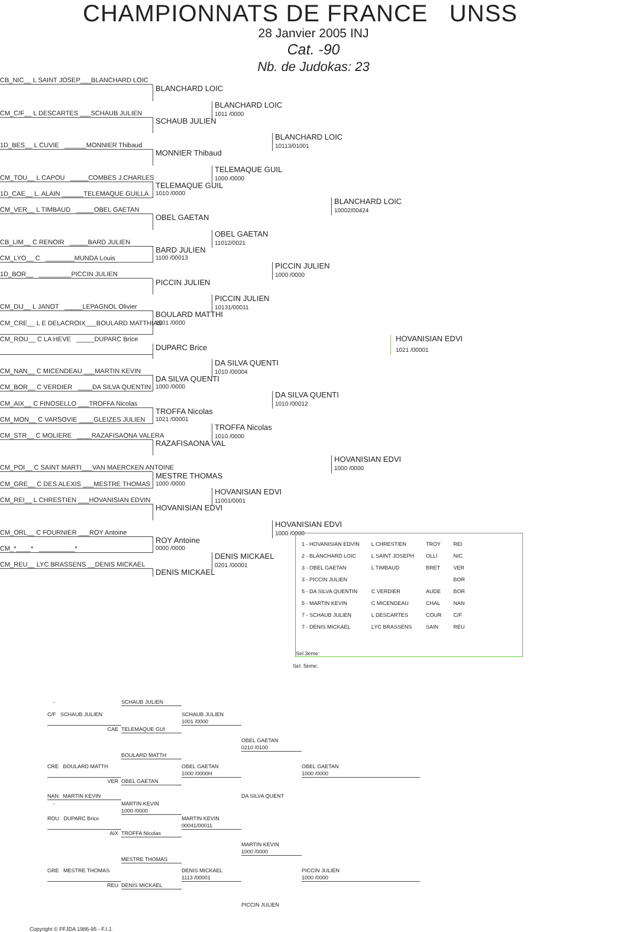CHAMPIONNATS DE FRANCE UNSS
28 Janvier 2005 INJ
Cat. -90
Nb. de Judokas: 23
CB_NIC__ L SAINT JOSEP___BLANCHARD LOIC
BLANCHARD LOIC
BLANCHARD LOIC
1011 /0000
CM_C/F__ L DESCARTES ___SCHAUB JULIEN
SCHAUB JULIEN
BLANCHARD LOIC
10113/01001
1D_BES__ L CUVIE ______MONNIER Thibaud
MONNIER Thibaud
TELEMAQUE GUIL
1000 /0000
CM_TOU__ L CAPOU _____COMBES J.CHARLES
TELEMAQUE GUIL
1D_CAE__ L. ALAIN ______TELEMAQUE GUILLA
1010 /0000
BLANCHARD LOIC
10002/00424
CM_VER__ L TIMBAUD _____OBEL GAETAN
OBEL GAETAN
OBEL GAETAN
11012/0021
CB_LIM__ C RENOIR _____BARD JULIEN
BARD JULIEN
CM_LYO__ C ________MUNDA Louis
1100 /00013
PICCIN JULIEN
1000 /0000
1D_BOR__ _________PICCIN JULIEN
PICCIN JULIEN
PICCIN JULIEN
10131/00011
CM_DIJ__ L JANOT _____LEPAGNOL Olivier
BOULARD MATTHI
CM_CRE__ L E DELACROIX___BOULARD MATTHIAS
1001 /0000
CM_ROU__ C LA HEVE _____DUPARC Brice
HOVANISIAN EDVI
1021 /00001
DUPARC Brice
DA SILVA QUENTI
1010 /00004
CM_NAN__ C MICENDEAU ___MARTIN KEVIN
DA SILVA QUENTI
CM_BOR__ C VERDIER ____DA SILVA QUENTIN
1000 /0000
DA SILVA QUENTI
1010 /00012
CM_AIX__ C FINOSELLO ___TROFFA Nicolas
TROFFA Nicolas
CM_MON__ C VARSOVIE ____GLEIZES JULIEN
1021 /00001
TROFFA Nicolas
1010 /0000
CM_STR__ C MOLIERE ____RAZAFISAONA VALERA
RAZAFISAONA VAL
HOVANISIAN EDVI
1000 /0000
CM_POI__ C SAINT MARTI___VAN MAERCKEN ANTOINE
MESTRE THOMAS
CM_GRE__ C DES ALEXIS ___MESTRE THOMAS
1000 /0000
HOVANISIAN EDVI
11001/0001
CM_REI__ L CHRESTIEN ___HOVANISIAN EDVIN
HOVANISIAN EDVI
HOVANISIAN EDVI
1000 /0000
CM_ORL__ C FOURNIER ___ROY Antoine
ROY Antoine
CM_*____* __________*
0000 /0000
DENIS MICKAEL
0201 /00001
CM_REU__ LYC BRASSENS __DENIS MICKAEL
DENIS MICKAEL
| 1 - HOVANISIAN EDVIN | L CHRESTIEN | TROY | REI |
| 2 - BLANCHARD LOIC | L SAINT JOSEPH | OLLI | NIC |
| 3 - OBEL GAETAN | L TIMBAUD | BRET | VER |
| 3 - PICCIN JULIEN | | | BOR |
| 5 - DA SILVA QUENTIN | C VERDIER | AUDE | BOR |
| 5 - MARTIN KEVIN | C MICENDEAU | CHAL | NAN |
| 7 - SCHAUB JULIEN | L DESCARTES | COUR | C/F |
| 7 - DENIS MICKAEL | LYC BRASSENS | SAIN | REU |
Sel.3ème:
Sel. 5ème:
-
SCHAUB JULIEN
C/F SCHAUB JULIEN
SCHAUB JULIEN
1001 /0000
CAE
TELEMAQUE GUI
OBEL GAETAN
0210 /0100
BOULARD MATTH
CRE BOULARD MATTH
OBEL GAETAN
1000 /0000H
OBEL GAETAN
1000 /0000
VER
OBEL GAETAN
NAN MARTIN KEVIN
DA SILVA QUENT
-
MARTIN KEVIN
1000 /0000
ROU DUPARC Brice
MARTIN KEVIN
00041/00011
AIX
TROFFA Nicolas
MARTIN KEVIN
1000 /0000
MESTRE THOMAS
GRE MESTRE THOMAS
DENIS MICKAEL
1113 /00001
PICCIN JULIEN
1000 /0000
REU
DENIS MICKAEL
PICCIN JULIEN
Copyright © FFJDA 1986-95 - F.I.J.